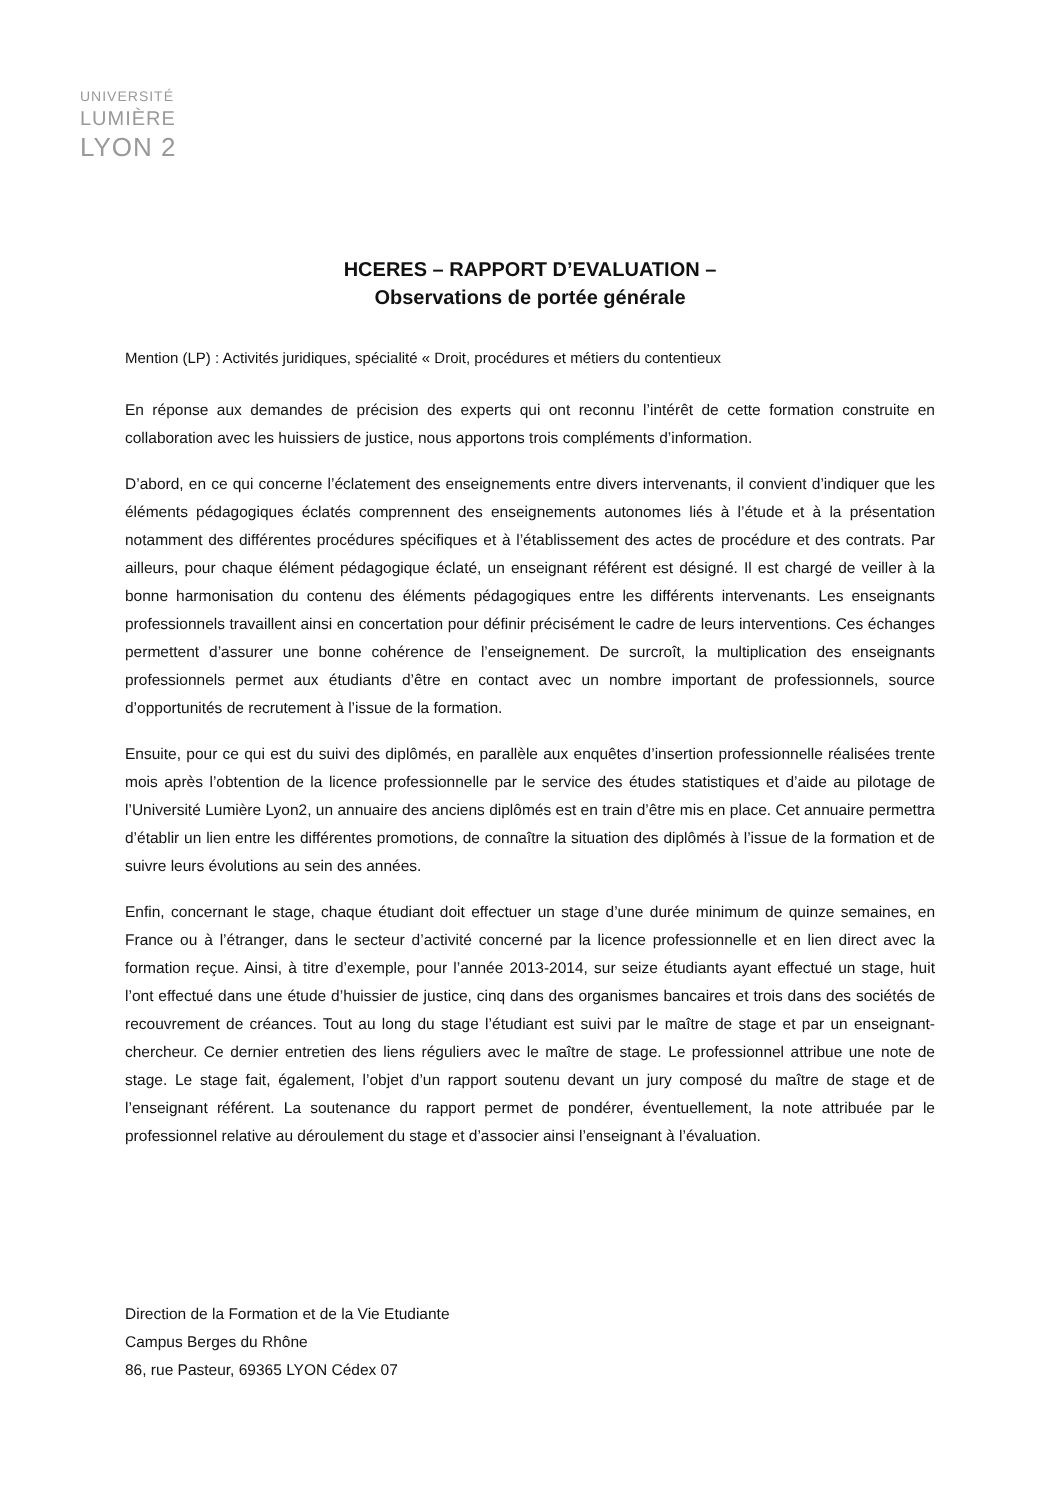UNIVERSITÉ
LUMIÈRE
LYON 2
HCERES – RAPPORT D’EVALUATION –
Observations de portée générale
Mention (LP) : Activités juridiques, spécialité « Droit, procédures et métiers du contentieux
En réponse aux demandes de précision des experts qui ont reconnu l’intérêt de cette formation construite en collaboration avec les huissiers de justice, nous apportons trois compléments d’information.
D’abord, en ce qui concerne l’éclatement des enseignements entre divers intervenants, il convient d’indiquer que les éléments pédagogiques éclatés comprennent des enseignements autonomes liés à l’étude et à la présentation notamment des différentes procédures spécifiques et à l’établissement des actes de procédure et des contrats. Par ailleurs, pour chaque élément pédagogique éclaté, un enseignant référent est désigné. Il est chargé de veiller à la bonne harmonisation du contenu des éléments pédagogiques entre les différents intervenants. Les enseignants professionnels travaillent ainsi en concertation pour définir précisément le cadre de leurs interventions. Ces échanges permettent d’assurer une bonne cohérence de l’enseignement. De surcroît, la multiplication des enseignants professionnels permet aux étudiants d’être en contact avec un nombre important de professionnels, source d’opportunités de recrutement à l’issue de la formation.
Ensuite, pour ce qui est du suivi des diplômés, en parallèle aux enquêtes d’insertion professionnelle réalisées trente mois après l’obtention de la licence professionnelle par le service des études statistiques et d’aide au pilotage de l’Université Lumière Lyon2, un annuaire des anciens diplômés est en train d’être mis en place. Cet annuaire permettra d’établir un lien entre les différentes promotions, de connaître la situation des diplômés à l’issue de la formation et de suivre leurs évolutions au sein des années.
Enfin, concernant le stage, chaque étudiant doit effectuer un stage d’une durée minimum de quinze semaines, en France ou à l’étranger, dans le secteur d’activité concerné par la licence professionnelle et en lien direct avec la formation reçue. Ainsi, à titre d’exemple, pour l’année 2013-2014, sur seize étudiants ayant effectué un stage, huit l’ont effectué dans une étude d’huissier de justice, cinq dans des organismes bancaires et trois dans des sociétés de recouvrement de créances. Tout au long du stage l’étudiant est suivi par le maître de stage et par un enseignant-chercheur. Ce dernier entretien des liens réguliers avec le maître de stage. Le professionnel attribue une note de stage. Le stage fait, également, l’objet d’un rapport soutenu devant un jury composé du maître de stage et de l’enseignant référent. La soutenance du rapport permet de pondérer, éventuellement, la note attribuée par le professionnel relative au déroulement du stage et d’associer ainsi l’enseignant à l’évaluation.
Direction de la Formation et de la Vie Etudiante
Campus Berges du Rhône
86, rue Pasteur, 69365 LYON Cédex 07